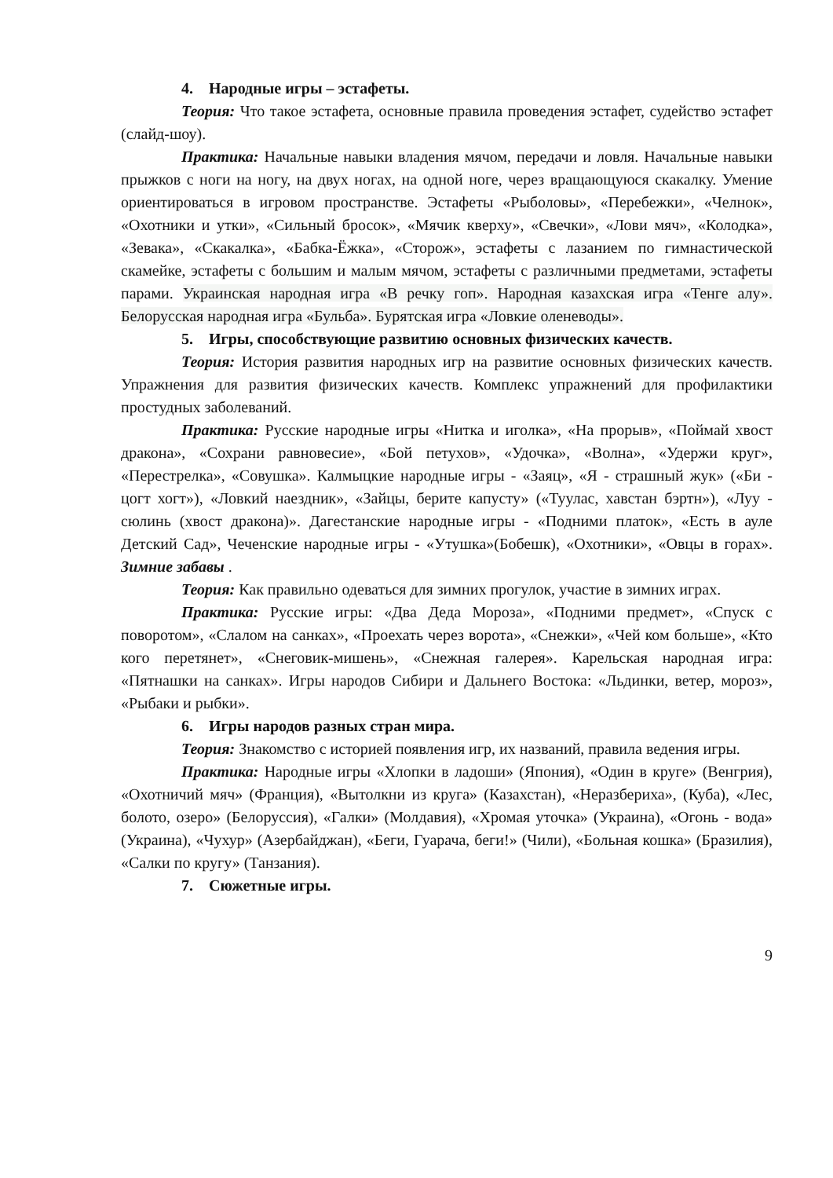4. Народные игры – эстафеты.
Теория: Что такое эстафета, основные правила проведения эстафет, судейство эстафет (слайд-шоу).
Практика: Начальные навыки владения мячом, передачи и ловля. Начальные навыки прыжков с ноги на ногу, на двух ногах, на одной ноге, через вращающуюся скакалку. Умение ориентироваться в игровом пространстве. Эстафеты «Рыболовы», «Перебежки», «Челнок», «Охотники и утки», «Сильный бросок», «Мячик кверху», «Свечки», «Лови мяч», «Колодка», «Зевака», «Скакалка», «Бабка-Ёжка», «Сторож», эстафеты с лазанием по гимнастической скамейке, эстафеты с большим и малым мячом, эстафеты с различными предметами, эстафеты парами. Украинская народная игра «В речку гоп». Народная казахская игра «Тенге алу». Белорусская народная игра «Бульба». Бурятская игра «Ловкие оленеводы».
5. Игры, способствующие развитию основных физических качеств.
Теория: История развития народных игр на развитие основных физических качеств. Упражнения для развития физических качеств. Комплекс упражнений для профилактики простудных заболеваний.
Практика: Русские народные игры «Нитка и иголка», «На прорыв», «Поймай хвост дракона», «Сохрани равновесие», «Бой петухов», «Удочка», «Волна», «Удержи круг», «Перестрелка», «Совушка». Калмыцкие народные игры - «Заяц», «Я - страшный жук» («Би - цогт хогт»), «Ловкий наездник», «Зайцы, берите капусту» («Туулас, хавстан бэртн»), «Луу - сюлинь (хвост дракона)». Дагестанские народные игры - «Подними платок», «Есть в ауле Детский Сад», Чеченские народные игры - «Утушка»(Бобешк), «Охотники», «Овцы в горах». Зимние забавы .
Теория: Как правильно одеваться для зимних прогулок, участие в зимних играх.
Практика: Русские игры: «Два Деда Мороза», «Подними предмет», «Спуск с поворотом», «Слалом на санках», «Проехать через ворота», «Снежки», «Чей ком больше», «Кто кого перетянет», «Снеговик-мишень», «Снежная галерея». Карельская народная игра: «Пятнашки на санках». Игры народов Сибири и Дальнего Востока: «Льдинки, ветер, мороз», «Рыбаки и рыбки».
6. Игры народов разных стран мира.
Теория: Знакомство с историей появления игр, их названий, правила ведения игры.
Практика: Народные игры «Хлопки в ладоши» (Япония), «Один в круге» (Венгрия), «Охотничий мяч» (Франция), «Вытолкни из круга» (Казахстан), «Неразбериха», (Куба), «Лес, болото, озеро» (Белоруссия), «Галки» (Молдавия), «Хромая уточка» (Украина), «Огонь - вода» (Украина), «Чухур» (Азербайджан), «Беги, Гуарача, беги!» (Чили), «Больная кошка» (Бразилия), «Салки по кругу» (Танзания).
7. Сюжетные игры.
9